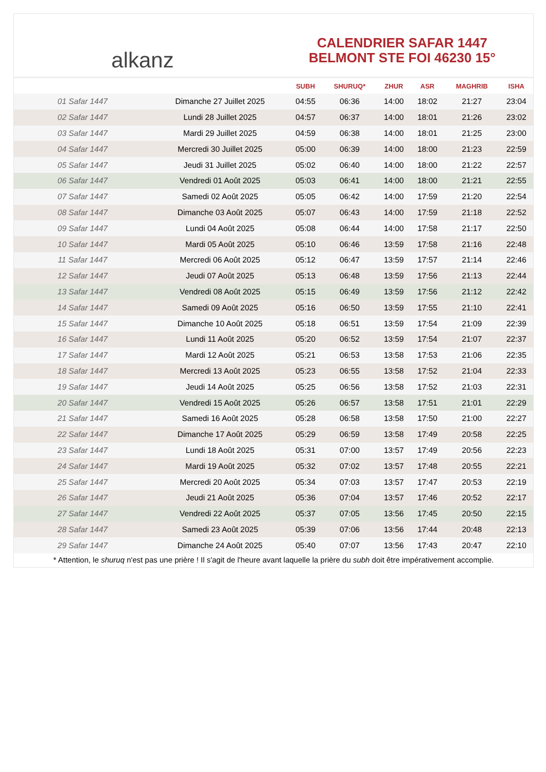alkanz
CALENDRIER SAFAR 1447
BELMONT STE FOI 46230 15°
| | | SUBH | SHURUQ* | ZHUR | ASR | MAGHRIB | ISHA |
| --- | --- | --- | --- | --- | --- | --- | --- |
| 01 Safar 1447 | Dimanche 27 Juillet 2025 | 04:55 | 06:36 | 14:00 | 18:02 | 21:27 | 23:04 |
| 02 Safar 1447 | Lundi 28 Juillet 2025 | 04:57 | 06:37 | 14:00 | 18:01 | 21:26 | 23:02 |
| 03 Safar 1447 | Mardi 29 Juillet 2025 | 04:59 | 06:38 | 14:00 | 18:01 | 21:25 | 23:00 |
| 04 Safar 1447 | Mercredi 30 Juillet 2025 | 05:00 | 06:39 | 14:00 | 18:00 | 21:23 | 22:59 |
| 05 Safar 1447 | Jeudi 31 Juillet 2025 | 05:02 | 06:40 | 14:00 | 18:00 | 21:22 | 22:57 |
| 06 Safar 1447 | Vendredi 01 Août 2025 | 05:03 | 06:41 | 14:00 | 18:00 | 21:21 | 22:55 |
| 07 Safar 1447 | Samedi 02 Août 2025 | 05:05 | 06:42 | 14:00 | 17:59 | 21:20 | 22:54 |
| 08 Safar 1447 | Dimanche 03 Août 2025 | 05:07 | 06:43 | 14:00 | 17:59 | 21:18 | 22:52 |
| 09 Safar 1447 | Lundi 04 Août 2025 | 05:08 | 06:44 | 14:00 | 17:58 | 21:17 | 22:50 |
| 10 Safar 1447 | Mardi 05 Août 2025 | 05:10 | 06:46 | 13:59 | 17:58 | 21:16 | 22:48 |
| 11 Safar 1447 | Mercredi 06 Août 2025 | 05:12 | 06:47 | 13:59 | 17:57 | 21:14 | 22:46 |
| 12 Safar 1447 | Jeudi 07 Août 2025 | 05:13 | 06:48 | 13:59 | 17:56 | 21:13 | 22:44 |
| 13 Safar 1447 | Vendredi 08 Août 2025 | 05:15 | 06:49 | 13:59 | 17:56 | 21:12 | 22:42 |
| 14 Safar 1447 | Samedi 09 Août 2025 | 05:16 | 06:50 | 13:59 | 17:55 | 21:10 | 22:41 |
| 15 Safar 1447 | Dimanche 10 Août 2025 | 05:18 | 06:51 | 13:59 | 17:54 | 21:09 | 22:39 |
| 16 Safar 1447 | Lundi 11 Août 2025 | 05:20 | 06:52 | 13:59 | 17:54 | 21:07 | 22:37 |
| 17 Safar 1447 | Mardi 12 Août 2025 | 05:21 | 06:53 | 13:58 | 17:53 | 21:06 | 22:35 |
| 18 Safar 1447 | Mercredi 13 Août 2025 | 05:23 | 06:55 | 13:58 | 17:52 | 21:04 | 22:33 |
| 19 Safar 1447 | Jeudi 14 Août 2025 | 05:25 | 06:56 | 13:58 | 17:52 | 21:03 | 22:31 |
| 20 Safar 1447 | Vendredi 15 Août 2025 | 05:26 | 06:57 | 13:58 | 17:51 | 21:01 | 22:29 |
| 21 Safar 1447 | Samedi 16 Août 2025 | 05:28 | 06:58 | 13:58 | 17:50 | 21:00 | 22:27 |
| 22 Safar 1447 | Dimanche 17 Août 2025 | 05:29 | 06:59 | 13:58 | 17:49 | 20:58 | 22:25 |
| 23 Safar 1447 | Lundi 18 Août 2025 | 05:31 | 07:00 | 13:57 | 17:49 | 20:56 | 22:23 |
| 24 Safar 1447 | Mardi 19 Août 2025 | 05:32 | 07:02 | 13:57 | 17:48 | 20:55 | 22:21 |
| 25 Safar 1447 | Mercredi 20 Août 2025 | 05:34 | 07:03 | 13:57 | 17:47 | 20:53 | 22:19 |
| 26 Safar 1447 | Jeudi 21 Août 2025 | 05:36 | 07:04 | 13:57 | 17:46 | 20:52 | 22:17 |
| 27 Safar 1447 | Vendredi 22 Août 2025 | 05:37 | 07:05 | 13:56 | 17:45 | 20:50 | 22:15 |
| 28 Safar 1447 | Samedi 23 Août 2025 | 05:39 | 07:06 | 13:56 | 17:44 | 20:48 | 22:13 |
| 29 Safar 1447 | Dimanche 24 Août 2025 | 05:40 | 07:07 | 13:56 | 17:43 | 20:47 | 22:10 |
* Attention, le shuruq n'est pas une prière ! Il s'agit de l'heure avant laquelle la prière du subh doit être impérativement accomplie.